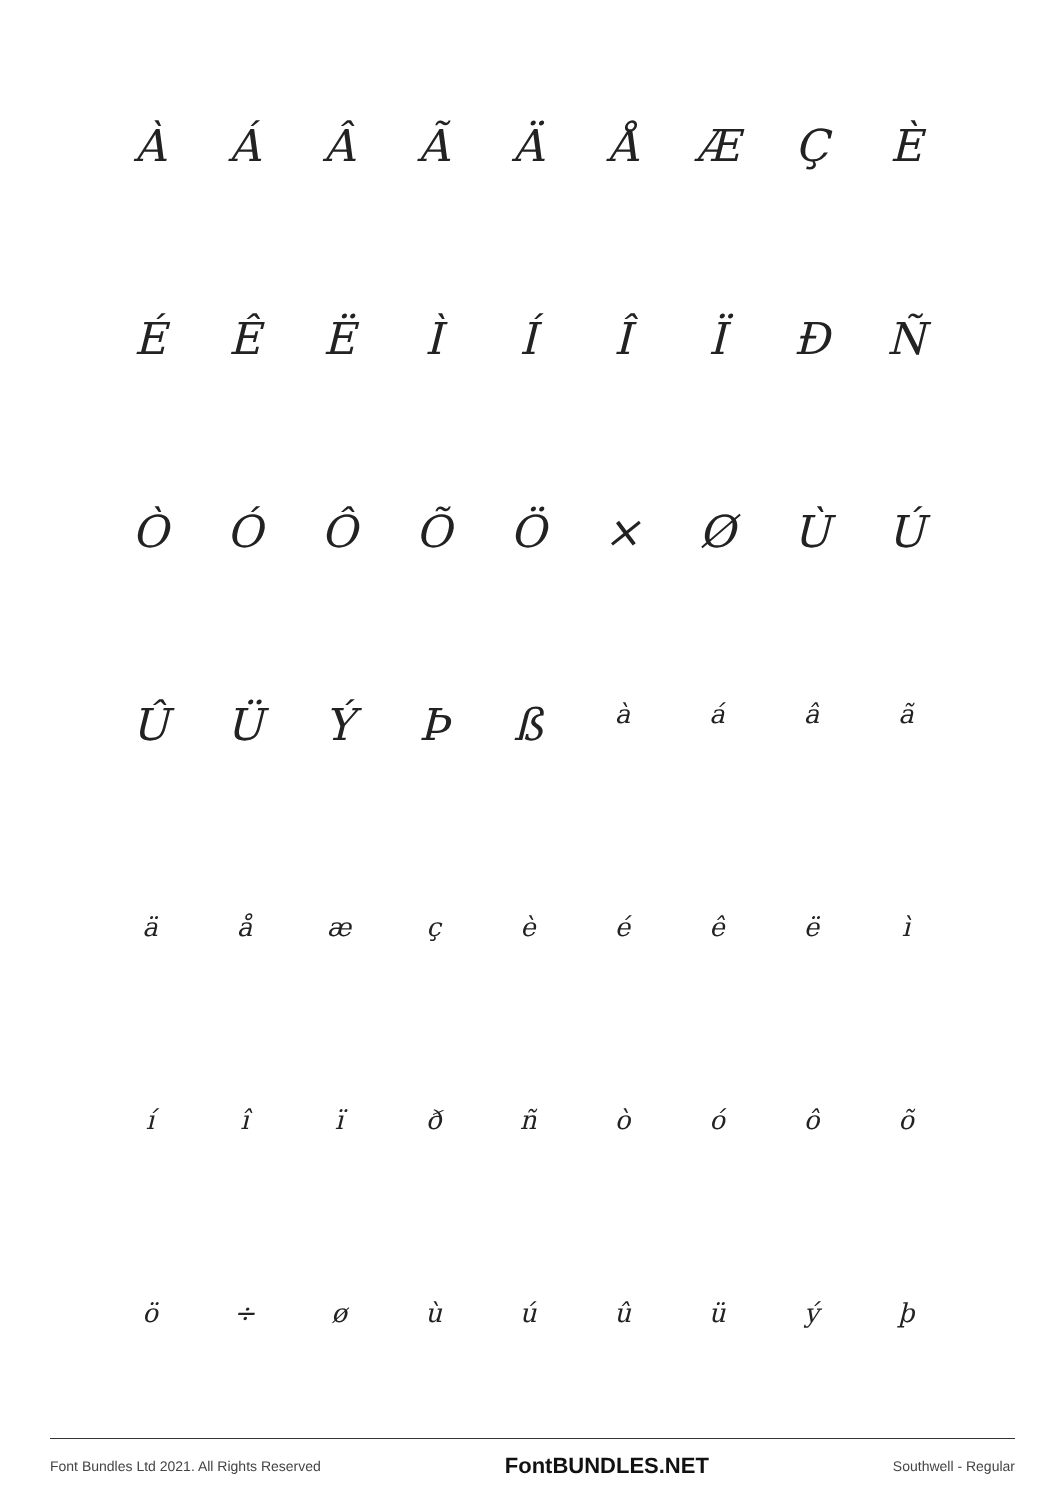ÀÁÂÃÄÅÆÇÈ
ÉÊËÌÍÎÏÐÑ
ÒÓÔÕÖ × ØÙÚ
ÛÜÝÞßàáâã
äåæçèéêëì
íîïðñòóôõ
ö ÷ øùúûüýþ
Font Bundles Ltd 2021. All Rights Reserved FontBUNDLES.NET Southwell - Regular